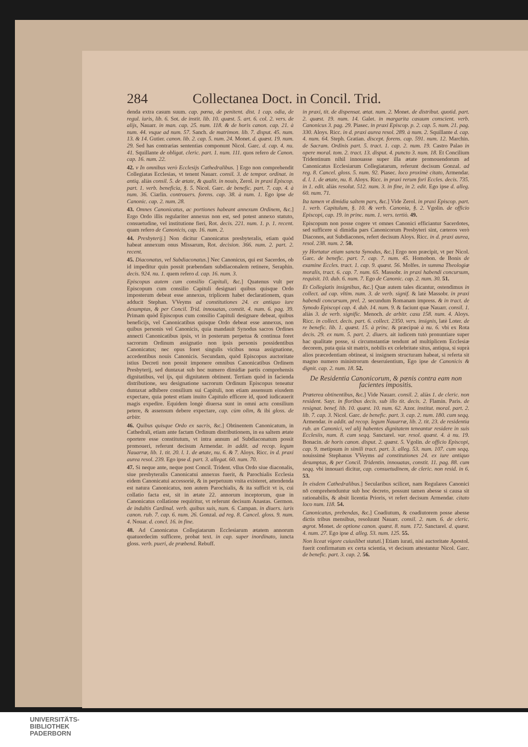284 Collectanea Doct. in Concil. Trid.
denda extra casum suum. cap. pœna, de penitent. dist. 1 cap. odia, de regul. iuris, lib. 6. Sot. de instit. lib. 10. quæst. 5. art. 6. col. 2. vers. de alijs, Nauarr. in man. cap. 25. num. 118. & de horis canon. cap. 21. à num. 44. vsque ad num. 57. Sanch. de matrimon. lib. 7. disput. 45. num. 13. & 14. Gutier. canon. lib. 2. cap. 5. num. 24. Monet. d. quæst. 19. num. 29. Sed has contrarias sententias componunt Nicol. Garc. d. cap. 4. nu. 41. Squillante de obligat. cleric. part. 1. num. 111. quos refero de Canon. cap. 16. num. 22.
42. v In omnibus verò Ecclesijs Cathedralibus. ] Ergo non comprehendit Collegiatas Ecclesias, vt tenent Nauarr. consil. 3. de tempor. ordinat. in antiq. aliàs consil. 5. de ætate, & qualit. in nouis, Zerol. in praxi Episcop. part. 1. verb. beneficia, §. 5. Nicol. Garc. de benefic. part. 7. cap. 4. à num. 36. Ciarlin. controuers. forens. cap. 38. à num. 1. Ego ipse de Canonic. cap. 2. num. 28.
43. Omnes Canonicatus, ac portiones habeant annexum Ordinem, &c.] Ergo Ordo illis regulariter annexus non est, sed potest annexo statuto, consuetudine, vel institutione fieri, Rot. decis. 221. num. 1. p. 1. recent. quam refero de Canonicis, cap. 16. num. 2.
44. Presbyterij.] Non dicitur Canonicatus presbyteralis, etiam quòd habeat annexum onus Missarum, Rot. decision. 366. num. 2. part. 2. recent.
45. Diaconatus, vel Subdiaconatus.] Nec Canonicus, qui est Sacerdos, ob id impeditur quin possit præbendam subdiaconalem retinere, Seraphin. decis. 924. nu. 1. quem refero d. cap. 16. num. 3.
Episcopus autem cum consilio Capituli, &c.] Quatenus vult per Episcopum cum consilio Capituli designari quibus quisque Ordo imposterum debeat esse annexus, triplicem habet declarationem, quas adducit Stephan. VVeyms ad constitutiones 24. ex antiquo iure desumptas, & per Concil. Trid. innouatas, constit. 4. num. 6. pag. 39. Primam quòd Episcopus cum consilio Capituli designare debeat, quibus beneficijs, vel Canonicatibus quisque Ordo debeat esse annexus, non quibus personis vel Canonicis, quia mandauit Synodus sacros Ordines annecti Canonicatibus ipsis, vt in posterum perpetua & continua foret sacrorum Ordinum assignatio non ipsis personis possidentibus Canonicatus; nec opus foret singulis vicibus noua assignatione, accedentibus nouis Canonicis. Secundam, quòd Episcopus auctoritate istius Decreti non possit imponere omnibus Canonicatibus Ordinem Presbyterij, sed duntaxat sub hoc numero dimidiæ partis comprehensis dignitatibus, vel ijs, qui dignitatem obtinent. Tertiam quòd in facienda distributione, seu designatione sacrorum Ordinum Episcopus teneatur duntaxat adhibere consilium sui Capituli, non etiam assensum eiusdem expectare, quia potest etiam inuito Capitulo efficere id, quod iudicauerit magis expedire. Equidem longè diuersa sunt in omni actu consilium petere, & assensum debere expectare, cap. cùm olim, & ibi gloss. de arbitr.
46. Quibus quisque Ordo ex sacris, &c.] Obtinentem Canonicatum, in Cathedrali, etiam ante factam Ordinum distributionem, in ea saltem ætate oportere esse constitutum, vt intra annum ad Subdiaconatum possit promoueri, referunt decisum Armendar. in addit. ad recop. legum Nauarræ, lib. 1. tit. 20. l. 1. de ætate, nu. 6. & 7. Aloys. Ricc. in d. praxi aurea resol. 239. Ego ipse d. part. 3. allegat. 60. num. 70.
47. Si neque ante, neque post Concil. Trident. vllus Ordo siue diaconalis, siue presbyteralis Canonicatui annexus fuerit, & Parochialis Ecclesia eidem Canonicatui accessoriè, & in perpetuum vnita existeret, attendenda est natura Canonicatus, non autem Parochialis, & ita sufficit vt is, cui collatio facta est, sit in ætate 22. annorum inceptorum, quæ in Canonicatus collatione requiritur, vt referunt decisum Anastas. Germon. de indultis Cardinal. verb. quibus suis, num. 6. Campan. in diuers. iuris canon. rub. 7. cap. 6. num. 26. Gonzal. ad reg. 8. Cancel. gloss. 9. num. 4. Nouar. d. concl. 16. in fine.
48. Ad Canonicatus Collegiatarum Ecclesiarum ætatem annorum quatuordecim sufficere, probat text. in cap. super inordinato, iuncta gloss. verb. pueri, de præbend. Rebuff.
in praxi, tit. de dispensat. ætat. num. 2. Monet. de distribut. quotid. part. 2. quæst. 19. num. 14. Galet. in margarita casuum conscient. verb. Canonicus 3. pag. 29. Piasec. in praxi Episcop. p. 2. cap. 5. num. 21. pag. 330. Aloys. Ricc. in d. praxi aurea resol. 289. à num. 2. Squillante d. cap. 4. num. 64. Steph. Gratian. discept. forens. cap. 591. num. 12. Marchin. de Sacram. Ordinis part. 5. tract. 1. cap. 2. num. 19. Castro Palao in opere moral. tom. 2. tract. 13. disput. 4. puncto 3. num. 18. Et Concilium Tridentinum nihil innouasse super illa ætate promouendorum ad Canonicatus Ecclesiarum Collegiatarum, referunt decisum Gonzal. ad reg. 8. Cancel. gloss. 5. num. 92. Piasec. loco proximè citato, Armendar. d. l. 1. de ætate, nu. 8. Aloys. Ricc. in praxi rerum fori Eccles. decis. 735. in 1. edit. aliàs resolut. 512. num. 3. in fine, in 2. edit. Ego ipse d. alleg. 60. num. 71.
Ita tamen vt dimidia saltem pars, &c.] Vide Zerol. in praxi Episcop. part. 1. verb. Capitulum, §. 10. & verb. Canonia, §. 2. Vgolin. de officio Episcopi, cap. 19. in princ. num. 1. vers. tertiò. 49.
Episcopum non posse cogere vt omnes Canonici efficiantur Sacerdotes, sed sufficere si dimidia pars Canonicorum Presbyteri sint, cæteros verò Diaconos, aut Subdiaconos, refert decisum Aloys. Ricc. in d. praxi aurea, resol. 238. num. 2. 50.
yy Hortatur etiam sancta Synodus, &c.] Ergo non præcipit, vt per Nicol. Garc. de benefic. part. 7. cap. 7. num. 45. Homobon. de Bonis de examine Eccles. tract. 1. cap. 9. quæst. 56. Molfes. in summa Theologiæ moralis, tract. 6. cap. 7. num. 65. Massobr. in praxi habendi concursum, requisit. 10. dub. 6. num. 7. Ego de Canonic. cap. 2. num. 30. 51.
Et Collegiatis insignibus, &c.] Quæ autem tales dicantur, ostendimus in collect. ad cap. vltim. num. 3. de verb. signif. & latè Massobr. in praxi habendi concursum, prel. 2. secundum Romanam impress. & in tract. de Synodo Episcopi cap. 4. dub. 14. num. 9. & faciunt quæ Nauarr. consil. 1. aliàs 3. de verb. signific. Menoch. de arbitr. casu 158. num. 4. Aloys. Ricc. in collect. decis. part. 6. collect. 2350. vers. insignis, latè Loter. de re benefic. lib. 1. quæst. 15. à princ. & præcipuè à nu. 6. vbi ex Rota decis. 29. ex num. 5. part. 2. diuers. ait iudicem tutò pronuntiare super hac qualitate posse, si circumstantiæ tendunt ad multiplicem Ecclesiæ decorem, puta quia sit matrix, nobilis ex celebritate situs, antiqua, si suprà alios præcedentiam obtineat, si insignem structuram habeat, si referta sit magno numero ministrorum deseruientium, Ego ipse de Canonicis & dignit. cap. 2. num. 18. 52.
De Residentia Canonicorum, & pœnis contra eam non facientes impositis.
Præterea obtinentibus, &c.] Vide Nauarr. consil. 2. aliàs 1. de cleric. non resident. Sayr. in floribus decis. sub illo tit. decis. 2. Flamin. Paris. de resignat. benef. lib. 10. quæst. 10. num. 62. Azor. institut. moral. part. 2. lib. 7. cap. 3. Nicol. Garc. de benefic. part. 3. cap. 2. num. 180. cum seqq. Armendar. in addit. ad recop. legum Nauarræ, lib. 2. tit. 23. de residentia rub. an Canonici, vel alij habentes dignitatem teneantur residere in suis Ecclesiis, num. 8. cum seqq. Sanctarel. var. resol. quæst. 4. à nu. 19. Bonacin. de horis canon. disput. 2. quæst. 5. Vgolin. de officio Episcopi, cap. 9. metipsum in simili tract. part. 3. alleg. 53. num. 107. cum seqq. nouissimè Stephanus VVeyms ad constitutiones 24. ex iure antiquo desumptas, & per Concil. Tridentin. innouatas, constit. 11. pag. 88. cum seqq. vbi innouari dicitur, cap. consuetudinem, de cleric. non resid. in 6. 53.
In eisdem Cathedralibus.] Secularibus scilicet, nam Regulares Canonici nō comprehenduntur sub hoc decreto, possunt tamen abesse si causa sit rationabilis, & absit licentia Prioris, vt refert decisum Armendar. citato loco num. 118. 54.
Canonicatus, prebendas, &c.] Coadiutum, & coadiutorem posse abesse dictis tribus mensibus, resoluunt Nauarr. consil. 2. num. 6. de cleric. ægrot. Monet. de optione canon. quæst. 8. num. 172. Sanctarel. d. quæst. 4. num. 27. Ego ipse d. alleg. 53. num. 125. 55.
Non liceat vigore cuiuslibet statuti.] Etiam iurati, nisi auctoritate Apostol. fuerit confirmatum ex certa scientia, vt decisum attestantur Nicol. Garc. de benefic. part. 3. cap. 2. 56.
UNIVERSITÄTS-
BIBLIOTHEK
PADERBORN